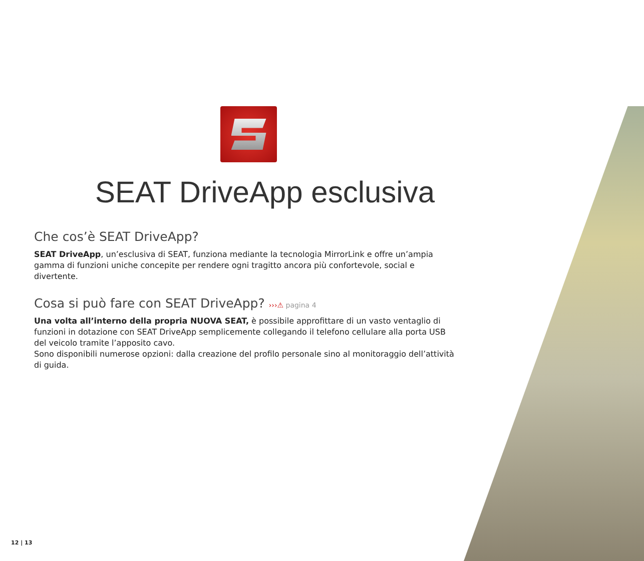SEAT DriveApp esclusiva
Che cos’è SEAT DriveApp?
SEAT DriveApp, un’esclusiva di SEAT, funziona mediante la tecnologia MirrorLink e offre un’ampia gamma di funzioni uniche concepite per rendere ogni tragitto ancora più confortevole, social e divertente.
Cosa si può fare con SEAT DriveApp? ›››⚠ pagina 4
Una volta all’interno della propria NUOVA SEAT, è possibile approfittare di un vasto ventaglio di funzioni in dotazione con SEAT DriveApp semplicemente collegando il telefono cellulare alla porta USB del veicolo tramite l’apposito cavo.
Sono disponibili numerose opzioni: dalla creazione del profilo personale sino al monitoraggio dell’attività di guida.
12 | 13